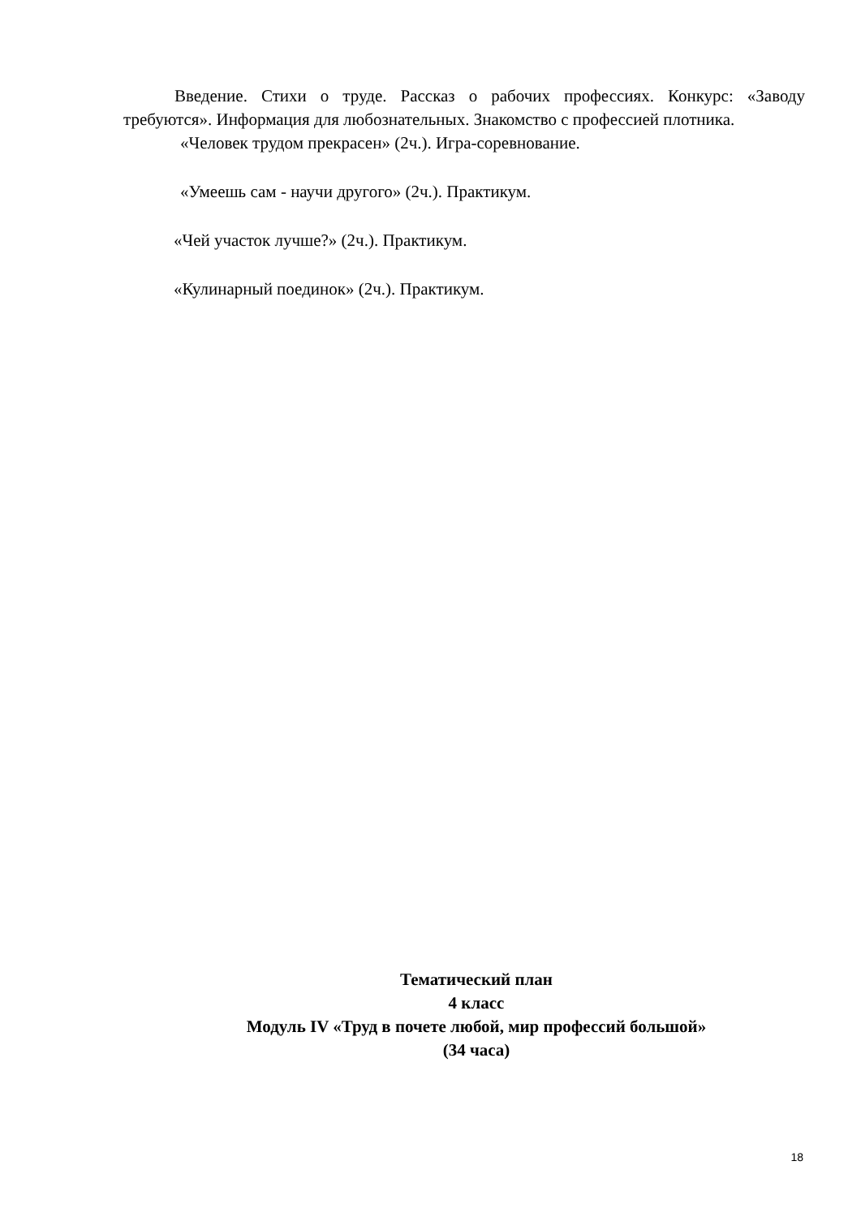Введение. Стихи о труде. Рассказ о рабочих профессиях. Конкурс: «Заводу требуются». Информация для любознательных. Знакомство с профессией плотника.
«Человек трудом прекрасен» (2ч.). Игра-соревнование.
«Умеешь сам - научи другого» (2ч.). Практикум.
«Чей участок лучше?» (2ч.). Практикум.
«Кулинарный поединок» (2ч.). Практикум.
Тематический план
4 класс
Модуль IV «Труд в почете любой, мир профессий большой»
(34 часа)
18